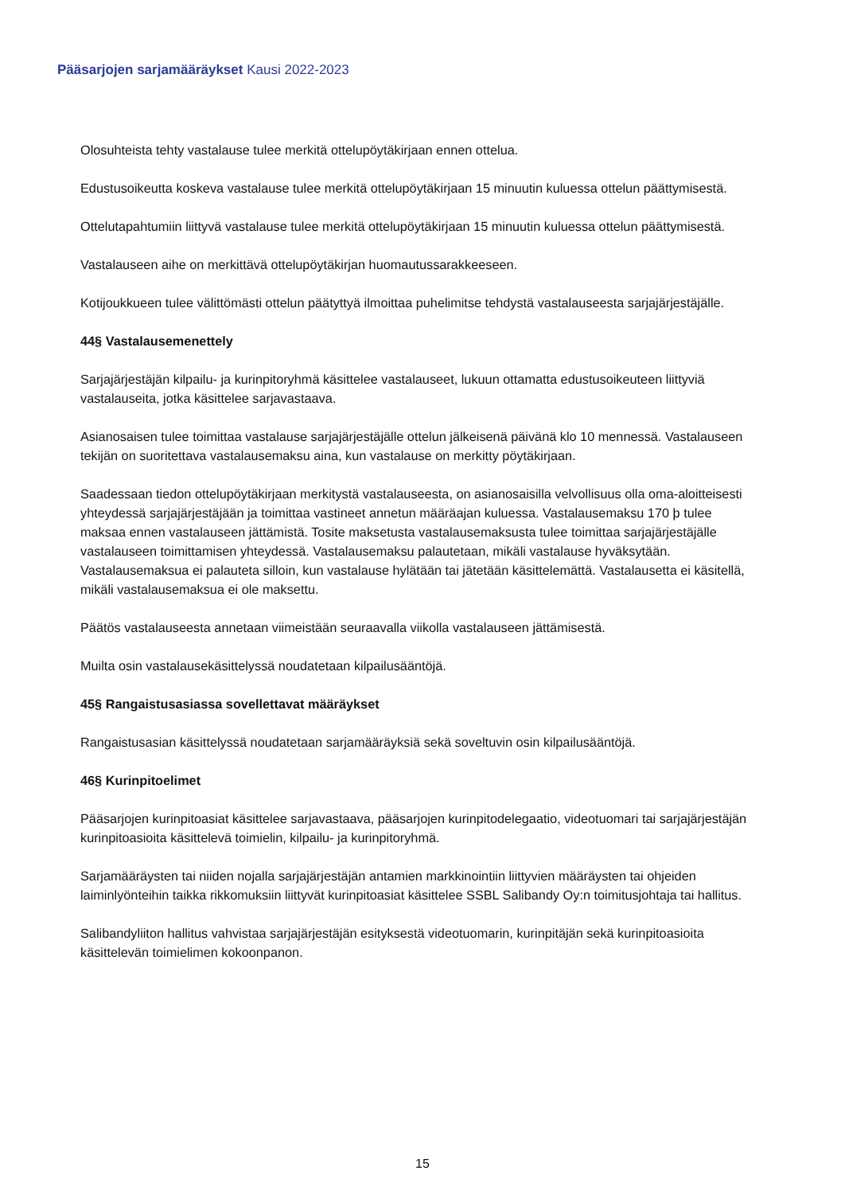Pääsarjojen sarjamääräykset Kausi 2022-2023
Olosuhteista tehty vastalause tulee merkitä ottelupöytäkirjaan ennen ottelua.
Edustusoikeutta koskeva vastalause tulee merkitä ottelupöytäkirjaan 15 minuutin kuluessa ottelun päättymisestä.
Ottelutapahtumiin liittyvä vastalause tulee merkitä ottelupöytäkirjaan 15 minuutin kuluessa ottelun päättymisestä.
Vastalauseen aihe on merkittävä ottelupöytäkirjan huomautussarakkeeseen.
Kotijoukkueen tulee välittömästi ottelun päätyttyä ilmoittaa puhelimitse tehdystä vastalauseesta sarjajärjestäjälle.
44§ Vastalausemenettely
Sarjajärjestäjän kilpailu- ja kurinpitoryhmä käsittelee vastalauseet, lukuun ottamatta edustusoikeuteen liittyviä vastalauseita, jotka käsittelee sarjavastaava.
Asianosaisen tulee toimittaa vastalause sarjajärjestäjälle ottelun jälkeisenä päivänä klo 10 mennessä. Vastalauseen tekijän on suoritettava vastalausemaksu aina, kun vastalause on merkitty pöytäkirjaan.
Saadessaan tiedon ottelupöytäkirjaan merkitystä vastalauseesta, on asianosaisilla velvollisuus olla oma-aloitteisesti yhteydessä sarjajärjestäjään ja toimittaa vastineet annetun määräajan kuluessa. Vastalausemaksu 170 þ tulee maksaa ennen vastalauseen jättämistä. Tosite maksetusta vastalausemaksusta tulee toimittaa sarjajärjestäjälle vastalauseen toimittamisen yhteydessä. Vastalausemaksu palautetaan, mikäli vastalause hyväksytään. Vastalausemaksua ei palauteta silloin, kun vastalause hylätään tai jätetään käsittelemättä. Vastalausetta ei käsitellä, mikäli vastalausemaksua ei ole maksettu.
Päätös vastalauseesta annetaan viimeistään seuraavalla viikolla vastalauseen jättämisestä.
Muilta osin vastalausekäsittelyssä noudatetaan kilpailusääntöjä.
45§ Rangaistusasiassa sovellettavat määräykset
Rangaistusasian käsittelyssä noudatetaan sarjamääräyksiä sekä soveltuvin osin kilpailusääntöjä.
46§ Kurinpitoelimet
Pääsarjojen kurinpitoasiat käsittelee sarjavastaava, pääsarjojen kurinpitodelegaatio, videotuomari tai sarjajärjestäjän kurinpitoasioita käsittelevä toimielin, kilpailu- ja kurinpitoryhmä.
Sarjamääräysten tai niiden nojalla sarjajärjestäjän antamien markkinointiin liittyvien määräysten tai ohjeiden laiminlyönteihin taikka rikkomuksiin liittyvät kurinpitoasiat käsittelee SSBL Salibandy Oy:n toimitusjohtaja tai hallitus.
Salibandyliiton hallitus vahvistaa sarjajärjestäjän esityksestä videotuomarin, kurinpitäjän sekä kurinpitoasioita käsittelevän toimielimen kokoonpanon.
15